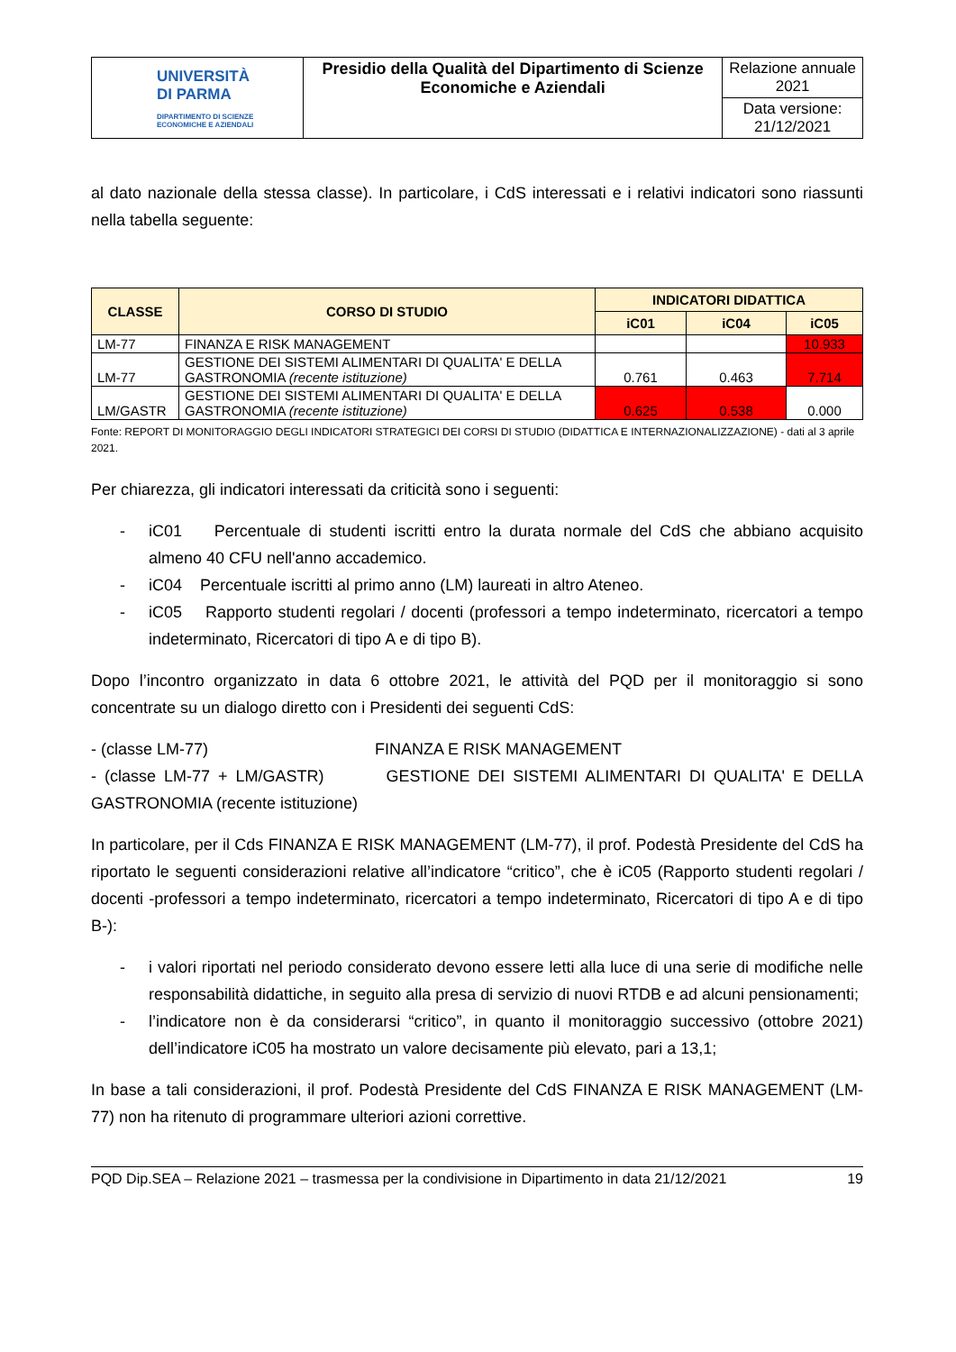| UNIVERSITÀ DI PARMA DIPARTIMENTO DI SCIENZE ECONOMICHE E AZIENDALI | Presidio della Qualità del Dipartimento di Scienze Economiche e Aziendali | Relazione annuale 2021 |
| | | Data versione: 21/12/2021 |
al dato nazionale della stessa classe). In particolare, i CdS interessati e i relativi indicatori sono riassunti nella tabella seguente:
| CLASSE | CORSO DI STUDIO | INDICATORI DIDATTICA | | |
| --- | --- | --- | --- | --- |
| | | iC01 | iC04 | iC05 |
| LM-77 | FINANZA E RISK MANAGEMENT | | | 10.933 |
| LM-77 | GESTIONE DEI SISTEMI ALIMENTARI DI QUALITA' E DELLA GASTRONOMIA (recente istituzione) | 0.761 | 0.463 | 7.714 |
| LM/GASTR | GESTIONE DEI SISTEMI ALIMENTARI DI QUALITA' E DELLA GASTRONOMIA (recente istituzione) | 0.625 | 0.538 | 0.000 |
Fonte: REPORT DI MONITORAGGIO DEGLI INDICATORI STRATEGICI DEI CORSI DI STUDIO (DIDATTICA E INTERNAZIONALIZZAZIONE) - dati al 3 aprile 2021.
Per chiarezza, gli indicatori interessati da criticità sono i seguenti:
- iC01 Percentuale di studenti iscritti entro la durata normale del CdS che abbiano acquisito almeno 40 CFU nell'anno accademico.
- iC04 Percentuale iscritti al primo anno (LM) laureati in altro Ateneo.
- iC05 Rapporto studenti regolari / docenti (professori a tempo indeterminato, ricercatori a tempo indeterminato, Ricercatori di tipo A e di tipo B).
Dopo l’incontro organizzato in data 6 ottobre 2021, le attività del PQD per il monitoraggio si sono concentrate su un dialogo diretto con i Presidenti dei seguenti CdS:
- (classe LM-77) FINANZA E RISK MANAGEMENT
- (classe LM-77 + LM/GASTR) GESTIONE DEI SISTEMI ALIMENTARI DI QUALITA' E DELLA GASTRONOMIA (recente istituzione)
In particolare, per il Cds FINANZA E RISK MANAGEMENT (LM-77), il prof. Podestà Presidente del CdS ha riportato le seguenti considerazioni relative all’indicatore “critico”, che è iC05 (Rapporto studenti regolari / docenti -professori a tempo indeterminato, ricercatori a tempo indeterminato, Ricercatori di tipo A e di tipo B-):
- i valori riportati nel periodo considerato devono essere letti alla luce di una serie di modifiche nelle responsabilità didattiche, in seguito alla presa di servizio di nuovi RTDB e ad alcuni pensionamenti;
- l’indicatore non è da considerarsi “critico”, in quanto il monitoraggio successivo (ottobre 2021) dell’indicatore iC05 ha mostrato un valore decisamente più elevato, pari a 13,1;
In base a tali considerazioni, il prof. Podestà Presidente del CdS FINANZA E RISK MANAGEMENT (LM-77) non ha ritenuto di programmare ulteriori azioni correttive.
PQD Dip.SEA – Relazione 2021 – trasmessa per la condivisione in Dipartimento in data 21/12/2021 19